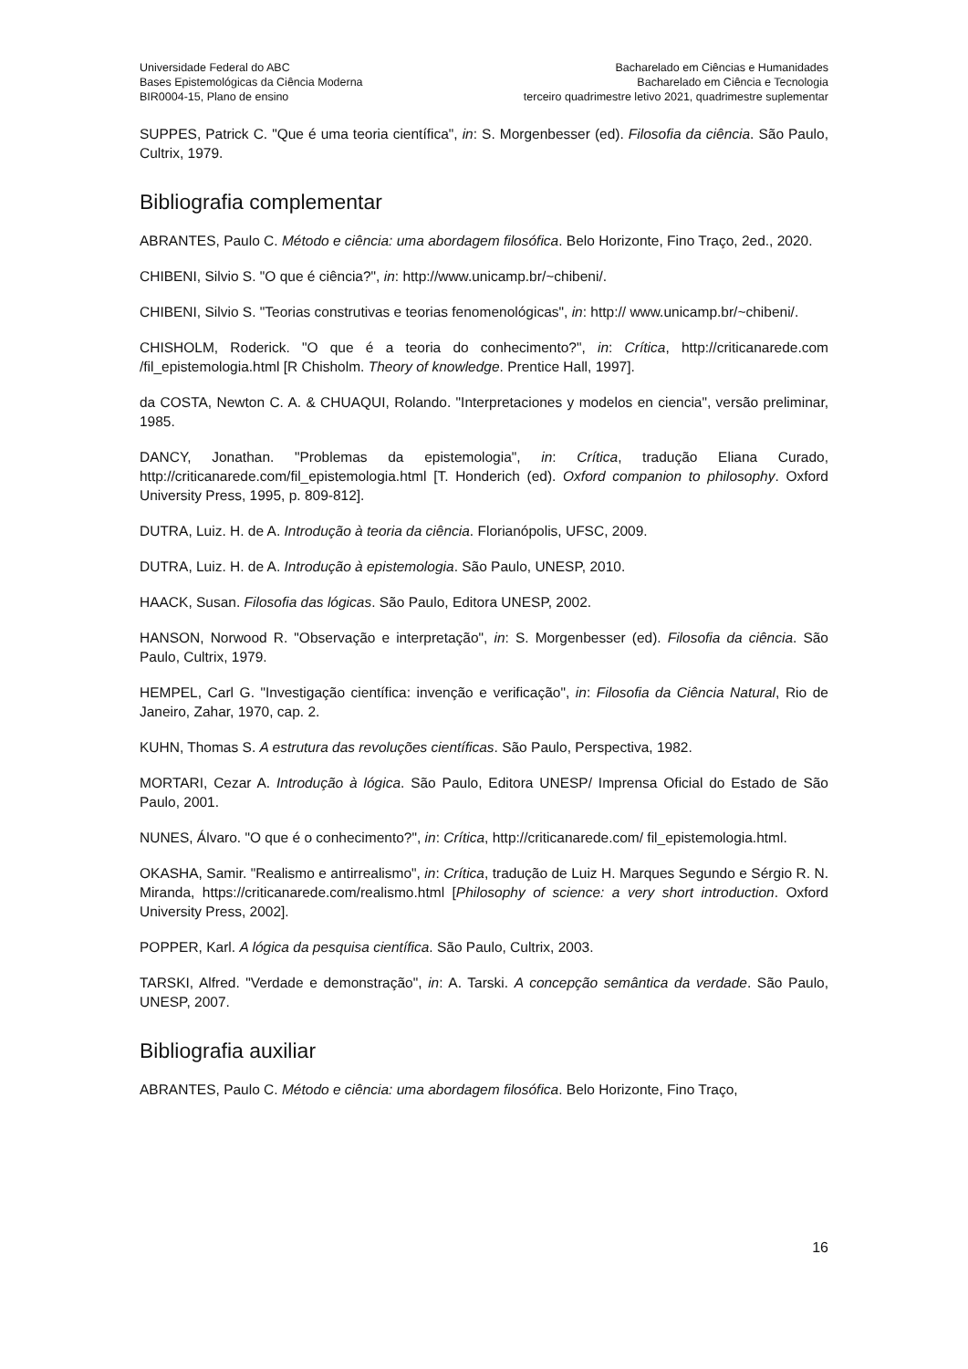Universidade Federal do ABC
Bases Epistemológicas da Ciência Moderna
BIR0004-15, Plano de ensino
Bacharelado em Ciências e Humanidades
Bacharelado em Ciência e Tecnologia
terceiro quadrimestre letivo 2021, quadrimestre suplementar
SUPPES, Patrick C. "Que é uma teoria científica", in: S. Morgenbesser (ed). Filosofia da ciência. São Paulo, Cultrix, 1979.
Bibliografia complementar
ABRANTES, Paulo C. Método e ciência: uma abordagem filosófica. Belo Horizonte, Fino Traço, 2ed., 2020.
CHIBENI, Silvio S. "O que é ciência?", in: http://www.unicamp.br/~chibeni/.
CHIBENI, Silvio S. "Teorias construtivas e teorias fenomenológicas", in: http:// www.unicamp.br/~chibeni/.
CHISHOLM, Roderick. "O que é a teoria do conhecimento?", in: Crítica, http://criticanarede.com /fil_epistemologia.html [R Chisholm. Theory of knowledge. Prentice Hall, 1997].
da COSTA, Newton C. A. & CHUAQUI, Rolando. "Interpretaciones y modelos en ciencia", versão preliminar, 1985.
DANCY, Jonathan. "Problemas da epistemologia", in: Crítica, tradução Eliana Curado, http://criticanarede.com/fil_epistemologia.html [T. Honderich (ed). Oxford companion to philosophy. Oxford University Press, 1995, p. 809-812].
DUTRA, Luiz. H. de A. Introdução à teoria da ciência. Florianópolis, UFSC, 2009.
DUTRA, Luiz. H. de A. Introdução à epistemologia. São Paulo, UNESP, 2010.
HAACK, Susan. Filosofia das lógicas. São Paulo, Editora UNESP, 2002.
HANSON, Norwood R. "Observação e interpretação", in: S. Morgenbesser (ed). Filosofia da ciência. São Paulo, Cultrix, 1979.
HEMPEL, Carl G. "Investigação científica: invenção e verificação", in: Filosofia da Ciência Natural, Rio de Janeiro, Zahar, 1970, cap. 2.
KUHN, Thomas S. A estrutura das revoluções científicas. São Paulo, Perspectiva, 1982.
MORTARI, Cezar A. Introdução à lógica. São Paulo, Editora UNESP/ Imprensa Oficial do Estado de São Paulo, 2001.
NUNES, Álvaro. "O que é o conhecimento?", in: Crítica, http://criticanarede.com/ fil_epistemologia.html.
OKASHA, Samir. "Realismo e antirrealismo", in: Crítica, tradução de Luiz H. Marques Segundo e Sérgio R. N. Miranda, https://criticanarede.com/realismo.html [Philosophy of science: a very short introduction. Oxford University Press, 2002].
POPPER, Karl. A lógica da pesquisa científica. São Paulo, Cultrix, 2003.
TARSKI, Alfred. "Verdade e demonstração", in: A. Tarski. A concepção semântica da verdade. São Paulo, UNESP, 2007.
Bibliografia auxiliar
ABRANTES, Paulo C. Método e ciência: uma abordagem filosófica. Belo Horizonte, Fino Traço,
16